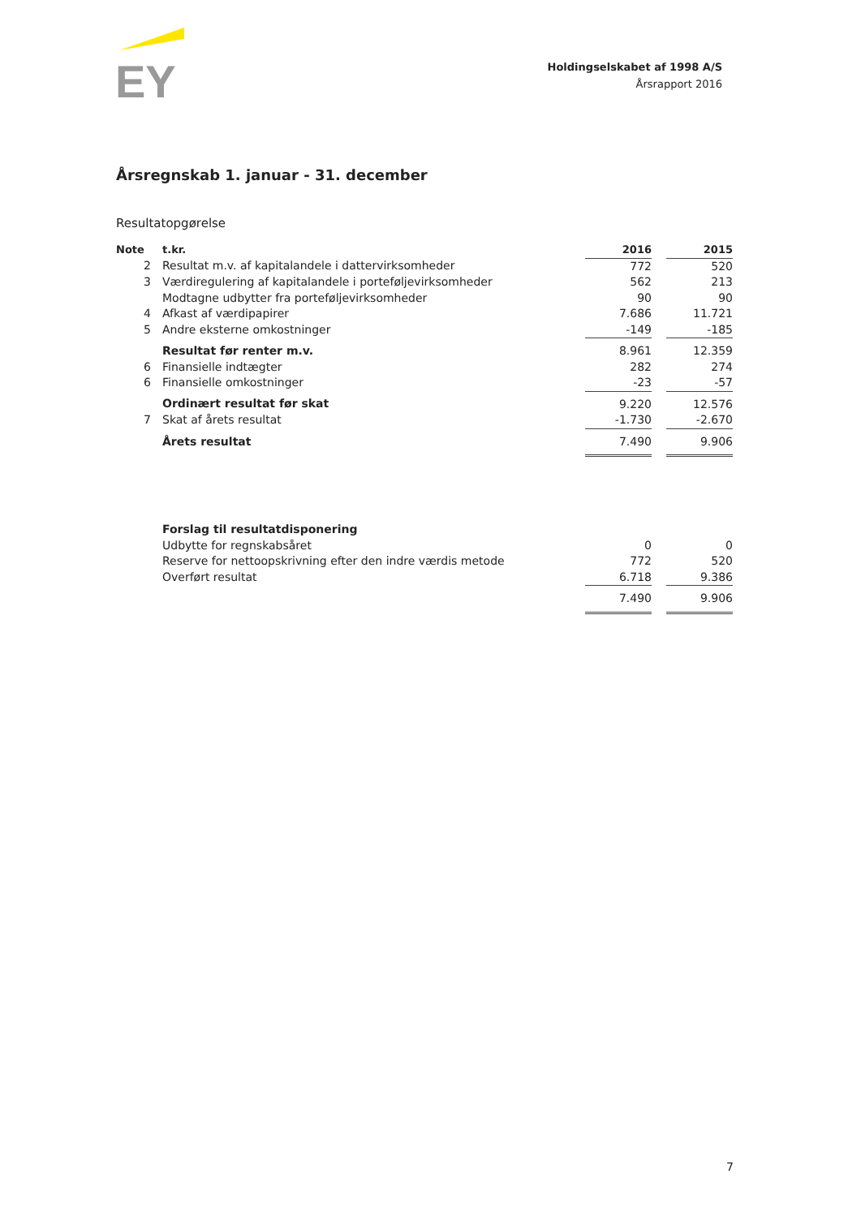EY
Holdingselskabet af 1998 A/S
Årsrapport 2016
Årsregnskab 1. januar - 31. december
Resultatopgørelse
| Note | t.kr. | 2016 | | 2015 |
| --- | --- | --- | --- | --- |
| 2 | Resultat m.v. af kapitalandele i dattervirksomheder | 772 | | 520 |
| 3 | Værdiregulering af kapitalandele i porteføljevirksomheder | 562 | | 213 |
| | Modtagne udbytter fra porteføljevirksomheder | 90 | | 90 |
| 4 | Afkast af værdipapirer | 7.686 | | 11.721 |
| 5 | Andre eksterne omkostninger | -149 | | -185 |
| | Resultat før renter m.v. | 8.961 | | 12.359 |
| 6 | Finansielle indtægter | 282 | | 274 |
| 6 | Finansielle omkostninger | -23 | | -57 |
| | Ordinært resultat før skat | 9.220 | | 12.576 |
| 7 | Skat af årets resultat | -1.730 | | -2.670 |
| | Årets resultat | 7.490 | | 9.906 |
| | Forslag til resultatdisponering | | | |
| | Udbytte for regnskabsåret | 0 | | 0 |
| | Reserve for nettoopskrivning efter den indre værdis metode | 772 | | 520 |
| | Overført resultat | 6.718 | | 9.386 |
| | | 7.490 | | 9.906 |
7